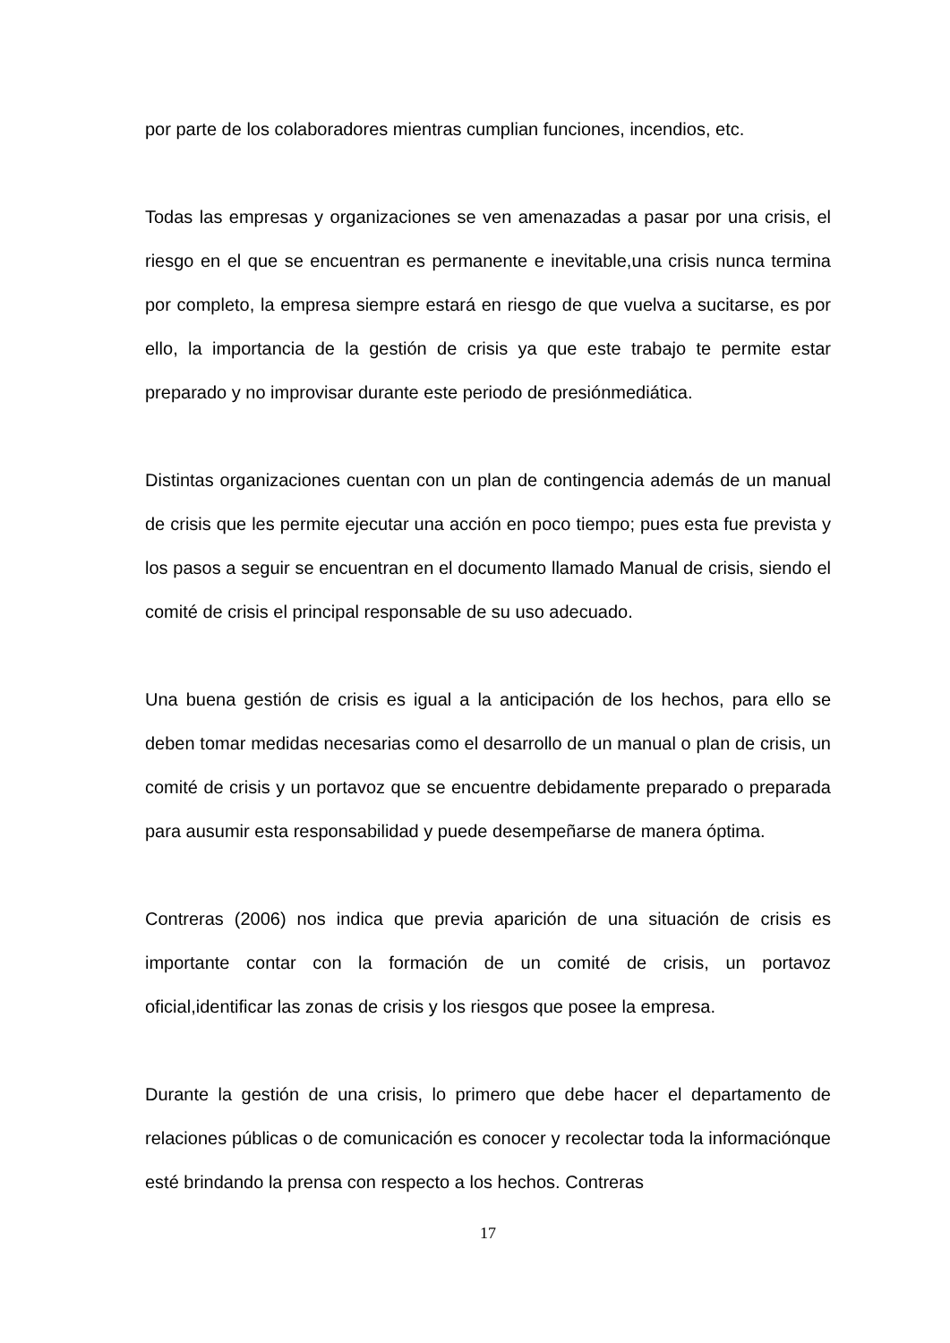por parte de los colaboradores mientras cumplian funciones, incendios, etc.
Todas las empresas y organizaciones se ven amenazadas a pasar por una crisis, el riesgo en el que se encuentran es permanente e inevitable,una crisis nunca termina por completo, la empresa siempre estará en riesgo de que vuelva a sucitarse, es por ello, la importancia de la gestión de crisis ya que este trabajo te permite estar preparado y no improvisar durante este periodo de presiónmediática.
Distintas organizaciones cuentan con un plan de contingencia además de un manual de crisis que les permite ejecutar una acción en poco tiempo; pues esta fue prevista y los pasos a seguir se encuentran en el documento llamado Manual de crisis, siendo el comité de crisis el principal responsable de su uso adecuado.
Una buena gestión de crisis es igual a la anticipación de los hechos, para ello se deben tomar medidas necesarias como el desarrollo de un manual o plan de crisis, un comité de crisis y un portavoz que se encuentre debidamente preparado o preparada para ausumir esta responsabilidad y puede desempeñarse de manera óptima.
Contreras (2006) nos indica que previa aparición de una situación de crisis es importante contar con la formación de un comité de crisis, un portavoz oficial,identificar las zonas de crisis y los riesgos que posee la empresa.
Durante la gestión de una crisis, lo primero que debe hacer el departamento de relaciones públicas o de comunicación es conocer y recolectar toda la informaciónque esté brindando la prensa con respecto a los hechos. Contreras
17